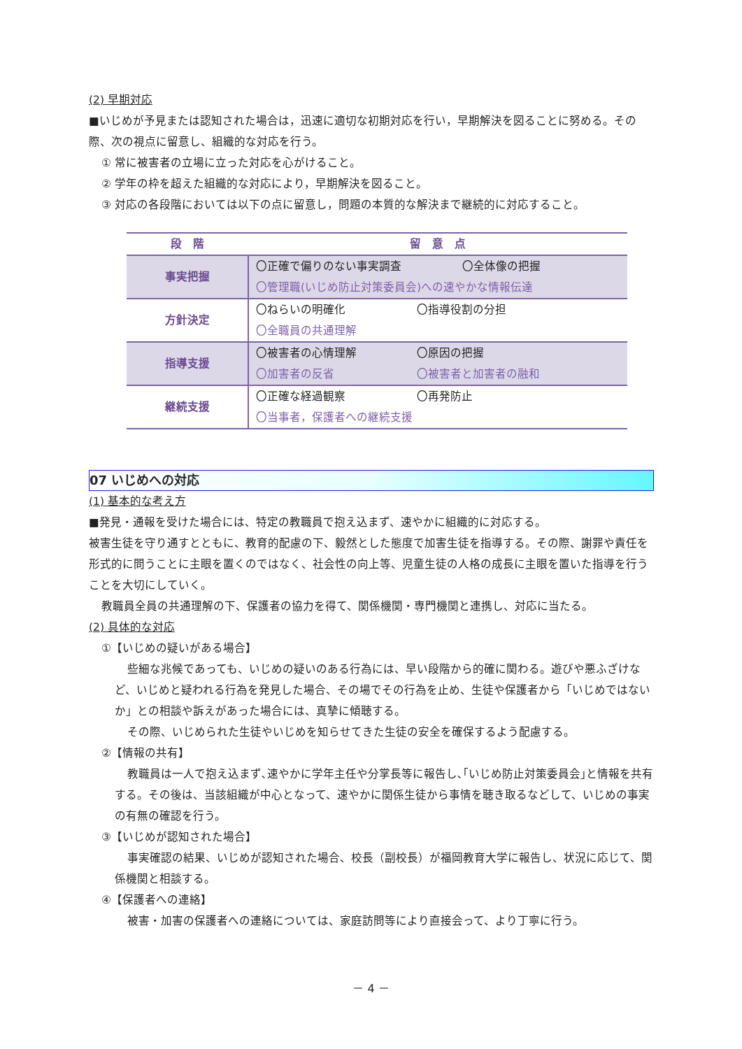(2) 早期対応
■いじめが予見または認知された場合は，迅速に適切な初期対応を行い，早期解決を図ることに努める。その際、次の視点に留意し、組織的な対応を行う。
① 常に被害者の立場に立った対応を心がけること。
② 学年の枠を超えた組織的な対応により，早期解決を図ること。
③ 対応の各段階においては以下の点に留意し，問題の本質的な解決まで継続的に対応すること。
| 段 階 | 留 意 点 |
| --- | --- |
| 事実把握 | 〇正確で偏りのない事実調査 〇全体像の把握 〇管理職(いじめ防止対策委員会)への速やかな情報伝達 |
| 方針決定 | 〇ねらいの明確化 〇指導役割の分担 〇全職員の共通理解 |
| 指導支援 | 〇被害者の心情理解 〇原因の把握 〇加害者の反省 〇被害者と加害者の融和 |
| 継続支援 | 〇正確な経過観察 〇再発防止 〇当事者，保護者への継続支援 |
07 いじめへの対応
(1) 基本的な考え方
■発見・通報を受けた場合には、特定の教職員で抱え込まず、速やかに組織的に対応する。
被害生徒を守り通すとともに、教育的配慮の下、毅然とした態度で加害生徒を指導する。その際、謝罪や責任を形式的に問うことに主眼を置くのではなく、社会性の向上等、児童生徒の人格の成長に主眼を置いた指導を行うことを大切にしていく。
教職員全員の共通理解の下、保護者の協力を得て、関係機関・専門機関と連携し、対応に当たる。
(2) 具体的な対応
①【いじめの疑いがある場合】
些細な兆候であっても、いじめの疑いのある行為には、早い段階から的確に関わる。遊びや悪ふざけなど、いじめと疑われる行為を発見した場合、その場でその行為を止め、生徒や保護者から「いじめではないか」との相談や訴えがあった場合には、真摯に傾聴する。
その際、いじめられた生徒やいじめを知らせてきた生徒の安全を確保するよう配慮する。
②【情報の共有】
教職員は一人で抱え込まず､速やかに学年主任や分掌長等に報告し､｢いじめ防止対策委員会｣と情報を共有する。その後は、当該組織が中心となって、速やかに関係生徒から事情を聴き取るなどして、いじめの事実の有無の確認を行う。
③【いじめが認知された場合】
事実確認の結果、いじめが認知された場合、校長（副校長）が福岡教育大学に報告し、状況に応じて、関係機関と相談する。
④【保護者への連絡】
被害・加害の保護者への連絡については、家庭訪問等により直接会って、より丁寧に行う。
－ 4 －